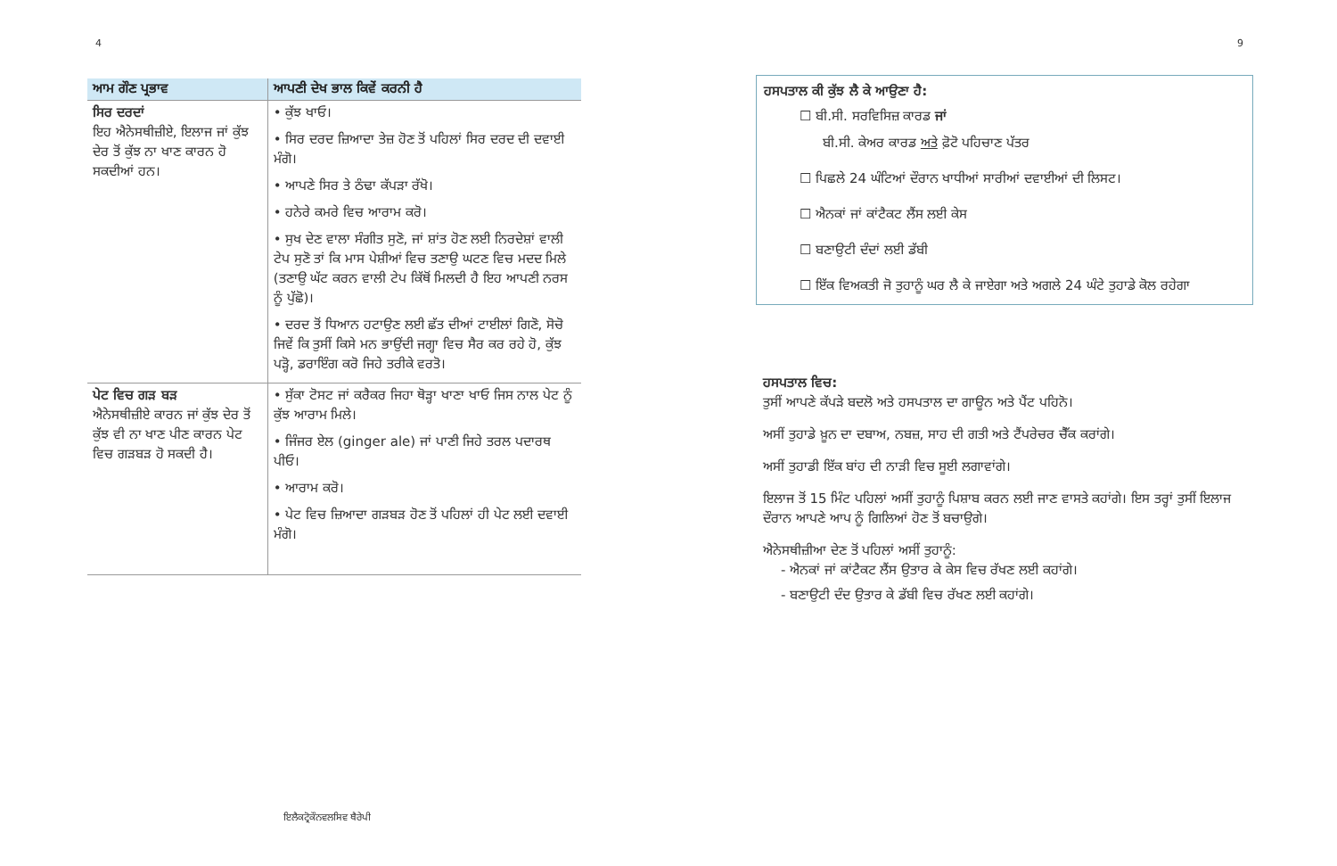4
| ਆਮ ਗੌਣ ਪ੍ਰਭਾਵ | ਆਪਣੀ ਦੇਖ ਭਾਲ ਕਿਵੇਂ ਕਰਨੀ ਹੈ |
| --- | --- |
| ਸਿਰ ਦਰਦਾਂ ਇਹ ਐਨੇਸਥੀਜ਼ੀਏ, ਇਲਾਜ ਜਾਂ ਕੁੱਝ ਦੇਰ ਤੋਂ ਕੁੱਝ ਨਾ ਖਾਣ ਕਾਰਨ ਹੋ ਸਕਦੀਆਂ ਹਨ। | • ਕੁੱਝ ਖਾਓ। • ਸਿਰ ਦਰਦ ਜ਼ਿਆਦਾ ਤੇਜ਼ ਹੋਣ ਤੋਂ ਪਹਿਲਾਂ ਸਿਰ ਦਰਦ ਦੀ ਦਵਾਈ ਮੰਗੋ। • ਆਪਣੇ ਸਿਰ ਤੇ ਠੰਢਾ ਕੱਪੜਾ ਰੱਖੋ। • ਹਨੇਰੇ ਕਮਰੇ ਵਿਚ ਆਰਾਮ ਕਰੋ। • ਸੁਖ ਦੇਣ ਵਾਲਾ ਸੰਗੀਤ ਸੁਣੋ, ਜਾਂ ਸ਼ਾਂਤ ਹੋਣ ਲਈ ਨਿਰਦੇਸ਼ਾਂ ਵਾਲੀ ਟੇਪ ਸੁਣੋ ਤਾਂ ਕਿ ਮਾਸ ਪੇਸ਼ੀਆਂ ਵਿਚ ਤਣਾਉ ਘਟਣ ਵਿਚ ਮਦਦ ਮਿਲੇ (ਤਣਾਉ ਘੱਟ ਕਰਨ ਵਾਲੀ ਟੇਪ ਕਿੱਥੋਂ ਮਿਲਦੀ ਹੈ ਇਹ ਆਪਣੀ ਨਰਸ ਨੂੰ ਪੁੱਛੋ)। • ਦਰਦ ਤੋਂ ਧਿਆਨ ਹਟਾਉਣ ਲਈ ਛੱਤ ਦੀਆਂ ਟਾਈਲਾਂ ਗਿਣੋ, ਸੋਚੋ ਜਿਵੇਂ ਕਿ ਤੁਸੀਂ ਕਿਸੇ ਮਨ ਭਾਉਂਦੀ ਜਗ੍ਹਾ ਵਿਚ ਸੈਰ ਕਰ ਰਹੇ ਹੋ, ਕੁੱਝ ਪੜ੍ਹੋ, ਡਰਾਇੰਗ ਕਰੋ ਜਿਹੇ ਤਰੀਕੇ ਵਰਤੋ। |
| ਪੇਟ ਵਿਚ ਗੜ ਬੜ ਐਨੇਸਥੀਜ਼ੀਏ ਕਾਰਨ ਜਾਂ ਕੁੱਝ ਦੇਰ ਤੋਂ ਕੁੱਝ ਵੀ ਨਾ ਖਾਣ ਪੀਣ ਕਾਰਨ ਪੇਟ ਵਿਚ ਗੜਬੜ ਹੋ ਸਕਦੀ ਹੈ। | • ਸੁੱਕਾ ਟੋਸਟ ਜਾਂ ਕਰੈਕਰ ਜਿਹਾ ਥੋੜ੍ਹਾ ਖਾਣਾ ਖਾਓ ਜਿਸ ਨਾਲ ਪੇਟ ਨੂੰ ਕੁੱਝ ਆਰਾਮ ਮਿਲੇ। • ਜਿੰਜਰ ਏਲ (ginger ale) ਜਾਂ ਪਾਣੀ ਜਿਹੇ ਤਰਲ ਪਦਾਰਥ ਪੀਓ। • ਆਰਾਮ ਕਰੋ। • ਪੇਟ ਵਿਚ ਜ਼ਿਆਦਾ ਗੜਬੜ ਹੋਣ ਤੋਂ ਪਹਿਲਾਂ ਹੀ ਪੇਟ ਲਈ ਦਵਾਈ ਮੰਗੋ। |
ਇਲੈਕਟ੍ਰੋਕੌਨਵਲਸਿਵ ਥੈਰੇਪੀ
9
ਹਸਪਤਾਲ ਕੀ ਕੁੱਝ ਲੈ ਕੇ ਆਉਣਾ ਹੈ:
☐ ਬੀ.ਸੀ. ਸਰਵਿਸਿਜ਼ ਕਾਰਡ ਜਾਂ
ਬੀ.ਸੀ. ਕੇਅਰ ਕਾਰਡ ਅਤੇ ਫ਼ੋਟੋ ਪਹਿਚਾਣ ਪੱਤਰ
☐ ਪਿਛਲੇ 24 ਘੰਟਿਆਂ ਦੌਰਾਨ ਖਾਧੀਆਂ ਸਾਰੀਆਂ ਦਵਾਈਆਂ ਦੀ ਲਿਸਟ।
☐ ਐਨਕਾਂ ਜਾਂ ਕਾਂਟੈਕਟ ਲੈਂਸ ਲਈ ਕੇਸ
☐ ਬਣਾਉਟੀ ਦੰਦਾਂ ਲਈ ਡੱਬੀ
☐ ਇੱਕ ਵਿਅਕਤੀ ਜੋ ਤੁਹਾਨੂੰ ਘਰ ਲੈ ਕੇ ਜਾਏਗਾ ਅਤੇ ਅਗਲੇ 24 ਘੰਟੇ ਤੁਹਾਡੇ ਕੋਲ ਰਹੇਗਾ
ਹਸਪਤਾਲ ਵਿਚ:
ਤੁਸੀਂ ਆਪਣੇ ਕੱਪੜੇ ਬਦਲੋ ਅਤੇ ਹਸਪਤਾਲ ਦਾ ਗਾਊਨ ਅਤੇ ਪੈਂਟ ਪਹਿਨੋ।
ਅਸੀਂ ਤੁਹਾਡੇ ਖ਼ੂਨ ਦਾ ਦਬਾਅ, ਨਬਜ਼, ਸਾਹ ਦੀ ਗਤੀ ਅਤੇ ਟੈਂਪਰੇਚਰ ਚੈੱਕ ਕਰਾਂਗੇ।
ਅਸੀਂ ਤੁਹਾਡੀ ਇੱਕ ਬਾਂਹ ਦੀ ਨਾੜੀ ਵਿਚ ਸੂਈ ਲਗਾਵਾਂਗੇ।
ਇਲਾਜ ਤੋਂ 15 ਮਿੰਟ ਪਹਿਲਾਂ ਅਸੀਂ ਤੁਹਾਨੂੰ ਪਿਸ਼ਾਬ ਕਰਨ ਲਈ ਜਾਣ ਵਾਸਤੇ ਕਹਾਂਗੇ। ਇਸ ਤਰ੍ਹਾਂ ਤੁਸੀਂ ਇਲਾਜ ਦੌਰਾਨ ਆਪਣੇ ਆਪ ਨੂੰ ਗਿਲਿਆਂ ਹੋਣ ਤੋਂ ਬਚਾਉਗੇ।
ਐਨੇਸਥੀਜ਼ੀਆ ਦੇਣ ਤੋਂ ਪਹਿਲਾਂ ਅਸੀਂ ਤੁਹਾਨੂੰ:
- ਐਨਕਾਂ ਜਾਂ ਕਾਂਟੈਕਟ ਲੈਂਸ ਉਤਾਰ ਕੇ ਕੇਸ ਵਿਚ ਰੱਖਣ ਲਈ ਕਹਾਂਗੇ।
- ਬਣਾਉਟੀ ਦੰਦ ਉਤਾਰ ਕੇ ਡੱਬੀ ਵਿਚ ਰੱਖਣ ਲਈ ਕਹਾਂਗੇ।